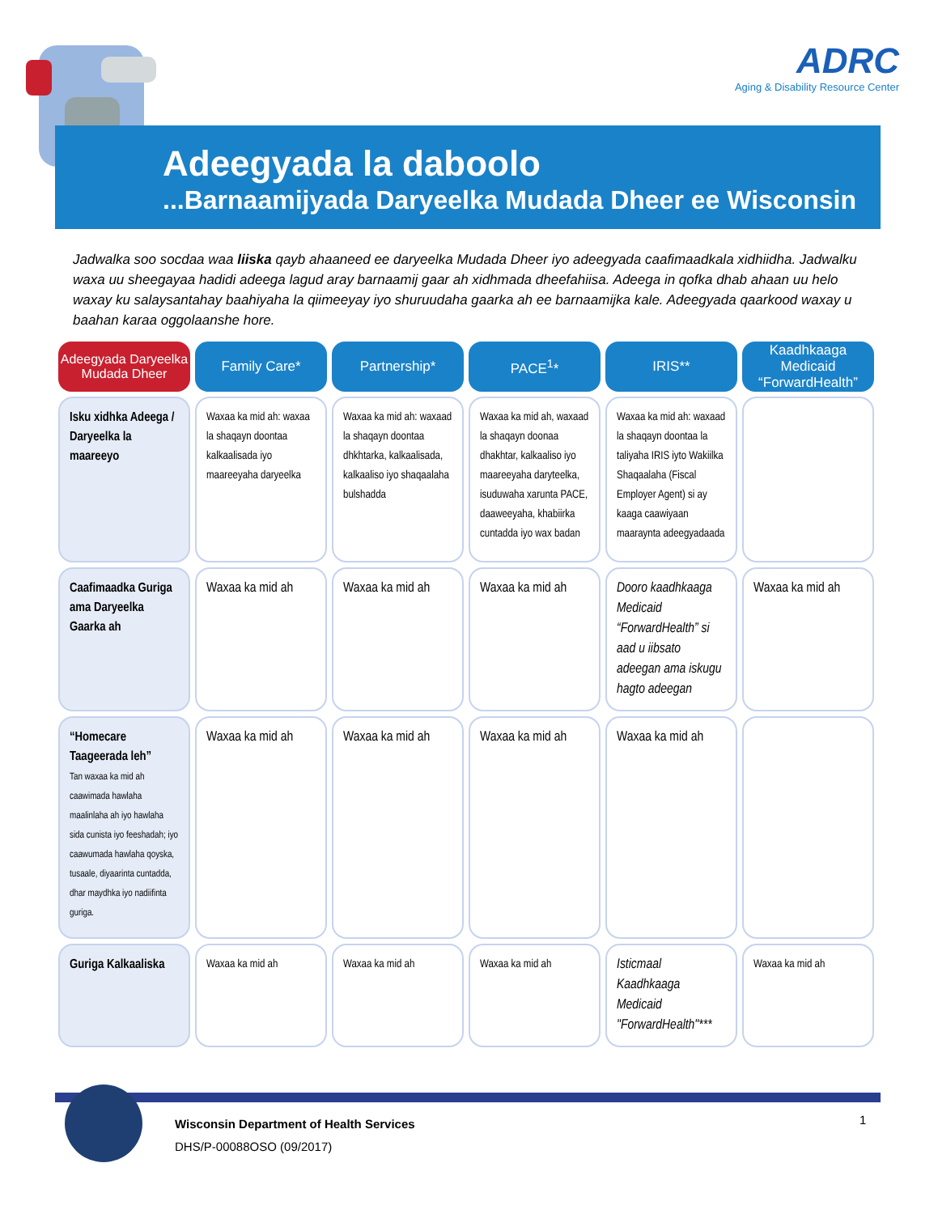ADRC
Aging & Disability Resource Center
Adeegyada la daboolo
...Barnaamijyada Daryeelka Mudada Dheer ee Wisconsin
Jadwalka soo socdaa waa liiska qayb ahaaneed ee daryeelka Mudada Dheer iyo adeegyada caafimaadkala xidhiidha. Jadwalku waxa uu sheegayaa hadidi adeega lagud aray barnaamij gaar ah xidhmada dheefahiisa. Adeega in qofka dhab ahaan uu helo waxay ku salaysantahay baahiyaha la qiimeeyay iyo shuruudaha gaarka ah ee barnaamijka kale. Adeegyada qaarkood waxay u baahan karaa oggolaanshe hore.
| Adeegyada Daryeelka Mudada Dheer | Family Care* | Partnership* | PACE<sup>1</sup>* | IRIS** | Kaadhkaaga Medicaid “ForwardHealth” |
| --- | --- | --- | --- | --- | --- |
| Isku xidhka Adeega / Daryeelka la maareeyo | Waxaa ka mid ah: waxaa la shaqayn doontaa kalkaalisada iyo maareeyaha daryeelka | Waxaa ka mid ah: waxaad la shaqayn doontaa dhkhtarka, kalkaalisada, kalkaaliso iyo shaqaalaha bulshadda | Waxaa ka mid ah, waxaad la shaqayn doonaa dhakhtar, kalkaaliso iyo maareeyaha daryteelka, isuduwaha xarunta PACE, daaweeyaha, khabiirka cuntadda iyo wax badan | Waxaa ka mid ah: waxaad la shaqayn doontaa la taliyaha IRIS iyto Wakiilka Shaqaalaha (Fiscal Employer Agent) si ay kaaga caawiyaan maaraynta adeegyadaada | |
| Caafimaadka Guriga ama Daryeelka Gaarka ah | Waxaa ka mid ah | Waxaa ka mid ah | Waxaa ka mid ah | Dooro kaadhkaaga Medicaid “ForwardHealth” si aad u iibsato adeegan ama iskugu hagto adeegan | Waxaa ka mid ah |
| “Homecare Taageerada leh” Tan waxaa ka mid ah caawimada hawlaha maalinlaha ah iyo hawlaha sida cunista iyo feeshadah; iyo caawumada hawlaha qoyska, tusaale, diyaarinta cuntadda, dhar maydhka iyo nadiifinta guriga. | Waxaa ka mid ah | Waxaa ka mid ah | Waxaa ka mid ah | Waxaa ka mid ah | |
| Guriga Kalkaaliska | Waxaa ka mid ah | Waxaa ka mid ah | Waxaa ka mid ah | Isticmaal Kaadhkaaga Medicaid "ForwardHealth"*** | Waxaa ka mid ah |
Wisconsin Department of Health Services
DHS/P-00088OSO (09/2017)
1